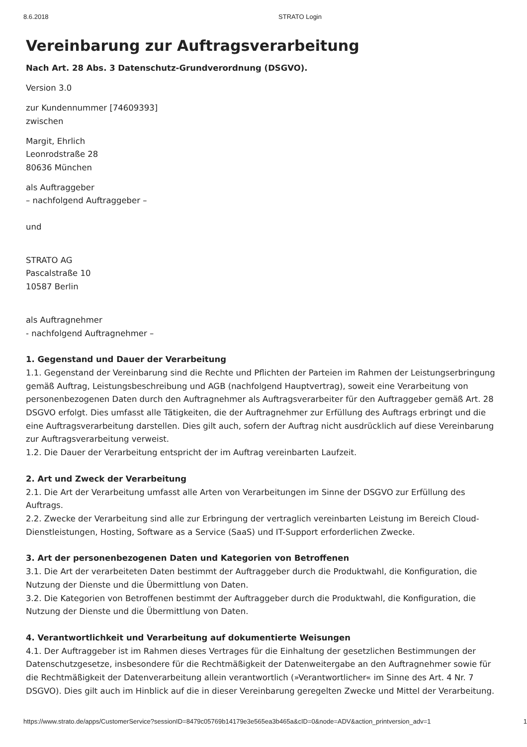8.6.2018 STRATO Login
Vereinbarung zur Auftragsverarbeitung
Nach Art. 28 Abs. 3 Datenschutz-Grundverordnung (DSGVO).
Version 3.0
zur Kundennummer [74609393]
zwischen
Margit, Ehrlich
Leonrodstraße 28
80636 München
als Auftraggeber
– nachfolgend Auftraggeber –
und
STRATO AG
Pascalstraße 10
10587 Berlin
als Auftragnehmer
- nachfolgend Auftragnehmer –
1. Gegenstand und Dauer der Verarbeitung
1.1. Gegenstand der Vereinbarung sind die Rechte und Pflichten der Parteien im Rahmen der Leistungserbringung gemäß Auftrag, Leistungsbeschreibung und AGB (nachfolgend Hauptvertrag), soweit eine Verarbeitung von personenbezogenen Daten durch den Auftragnehmer als Auftragsverarbeiter für den Auftraggeber gemäß Art. 28 DSGVO erfolgt. Dies umfasst alle Tätigkeiten, die der Auftragnehmer zur Erfüllung des Auftrags erbringt und die eine Auftragsverarbeitung darstellen. Dies gilt auch, sofern der Auftrag nicht ausdrücklich auf diese Vereinbarung zur Auftragsverarbeitung verweist.
1.2. Die Dauer der Verarbeitung entspricht der im Auftrag vereinbarten Laufzeit.
2. Art und Zweck der Verarbeitung
2.1. Die Art der Verarbeitung umfasst alle Arten von Verarbeitungen im Sinne der DSGVO zur Erfüllung des Auftrags.
2.2. Zwecke der Verarbeitung sind alle zur Erbringung der vertraglich vereinbarten Leistung im Bereich Cloud-Dienstleistungen, Hosting, Software as a Service (SaaS) und IT-Support erforderlichen Zwecke.
3. Art der personenbezogenen Daten und Kategorien von Betroffenen
3.1. Die Art der verarbeiteten Daten bestimmt der Auftraggeber durch die Produktwahl, die Konfiguration, die Nutzung der Dienste und die Übermittlung von Daten.
3.2. Die Kategorien von Betroffenen bestimmt der Auftraggeber durch die Produktwahl, die Konfiguration, die Nutzung der Dienste und die Übermittlung von Daten.
4. Verantwortlichkeit und Verarbeitung auf dokumentierte Weisungen
4.1. Der Auftraggeber ist im Rahmen dieses Vertrages für die Einhaltung der gesetzlichen Bestimmungen der Datenschutzgesetze, insbesondere für die Rechtmäßigkeit der Datenweitergabe an den Auftragnehmer sowie für die Rechtmäßigkeit der Datenverarbeitung allein verantwortlich (»Verantwortlicher« im Sinne des Art. 4 Nr. 7 DSGVO). Dies gilt auch im Hinblick auf die in dieser Vereinbarung geregelten Zwecke und Mittel der Verarbeitung.
https://www.strato.de/apps/CustomerService?sessionID=8479c05769b14179e3e565ea3b465a&cID=0&node=ADV&action_printversion_adv=1 1